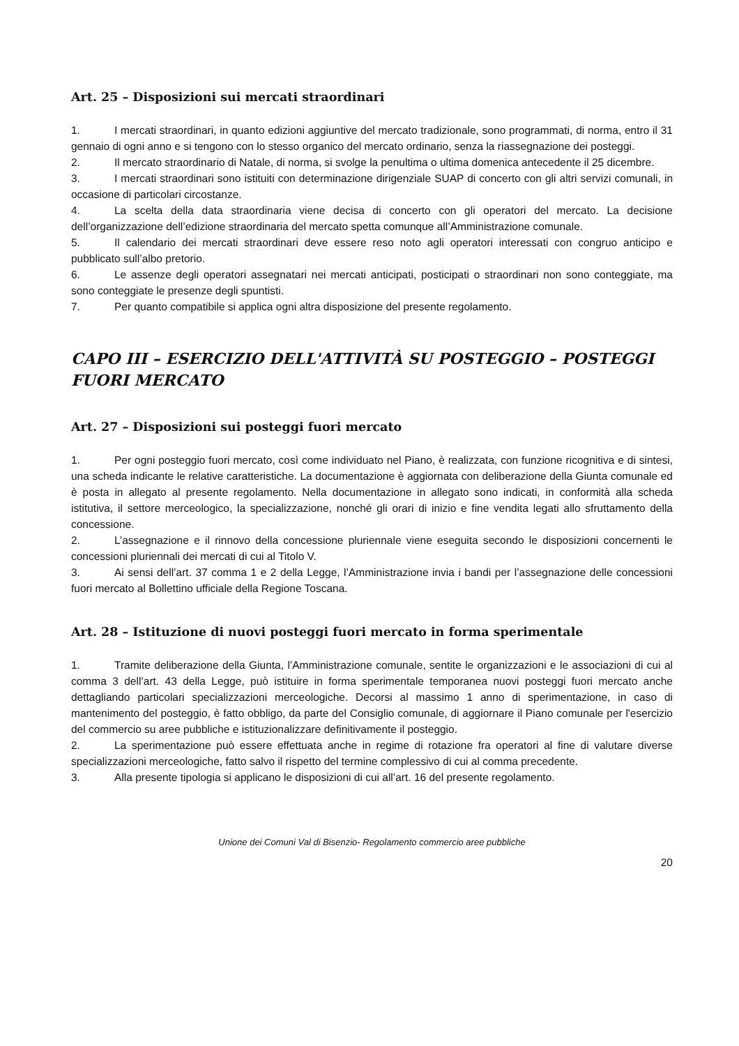Art. 25 – Disposizioni sui mercati straordinari
1. I mercati straordinari, in quanto edizioni aggiuntive del mercato tradizionale, sono programmati, di norma, entro il 31 gennaio di ogni anno e si tengono con lo stesso organico del mercato ordinario, senza la riassegnazione dei posteggi.
2. Il mercato straordinario di Natale, di norma, si svolge la penultima o ultima domenica antecedente il 25 dicembre.
3. I mercati straordinari sono istituiti con determinazione dirigenziale SUAP di concerto con gli altri servizi comunali, in occasione di particolari circostanze.
4. La scelta della data straordinaria viene decisa di concerto con gli operatori del mercato. La decisione dell’organizzazione dell’edizione straordinaria del mercato spetta comunque all’Amministrazione comunale.
5. Il calendario dei mercati straordinari deve essere reso noto agli operatori interessati con congruo anticipo e pubblicato sull’albo pretorio.
6. Le assenze degli operatori assegnatari nei mercati anticipati, posticipati o straordinari non sono conteggiate, ma sono conteggiate le presenze degli spuntisti.
7. Per quanto compatibile si applica ogni altra disposizione del presente regolamento.
CAPO III – ESERCIZIO DELL'ATTIVITÀ SU POSTEGGIO – POSTEGGI FUORI MERCATO
Art. 27 – Disposizioni sui posteggi fuori mercato
1. Per ogni posteggio fuori mercato, così come individuato nel Piano, è realizzata, con funzione ricognitiva e di sintesi, una scheda indicante le relative caratteristiche. La documentazione è aggiornata con deliberazione della Giunta comunale ed è posta in allegato al presente regolamento. Nella documentazione in allegato sono indicati, in conformità alla scheda istitutiva, il settore merceologico, la specializzazione, nonché gli orari di inizio e fine vendita legati allo sfruttamento della concessione.
2. L’assegnazione e il rinnovo della concessione pluriennale viene eseguita secondo le disposizioni concernenti le concessioni pluriennali dei mercati di cui al Titolo V.
3. Ai sensi dell’art. 37 comma 1 e 2 della Legge, l’Amministrazione invia i bandi per l’assegnazione delle concessioni fuori mercato al Bollettino ufficiale della Regione Toscana.
Art. 28 – Istituzione di nuovi posteggi fuori mercato in forma sperimentale
1. Tramite deliberazione della Giunta, l’Amministrazione comunale, sentite le organizzazioni e le associazioni di cui al comma 3 dell’art. 43 della Legge, può istituire in forma sperimentale temporanea nuovi posteggi fuori mercato anche dettagliando particolari specializzazioni merceologiche. Decorsi al massimo 1 anno di sperimentazione, in caso di mantenimento del posteggio, è fatto obbligo, da parte del Consiglio comunale, di aggiornare il Piano comunale per l'esercizio del commercio su aree pubbliche e istituzionalizzare definitivamente il posteggio.
2. La sperimentazione può essere effettuata anche in regime di rotazione fra operatori al fine di valutare diverse specializzazioni merceologiche, fatto salvo il rispetto del termine complessivo di cui al comma precedente.
3. Alla presente tipologia si applicano le disposizioni di cui all’art. 16 del presente regolamento.
Unione dei Comuni Val di Bisenzio- Regolamento commercio aree pubbliche
20